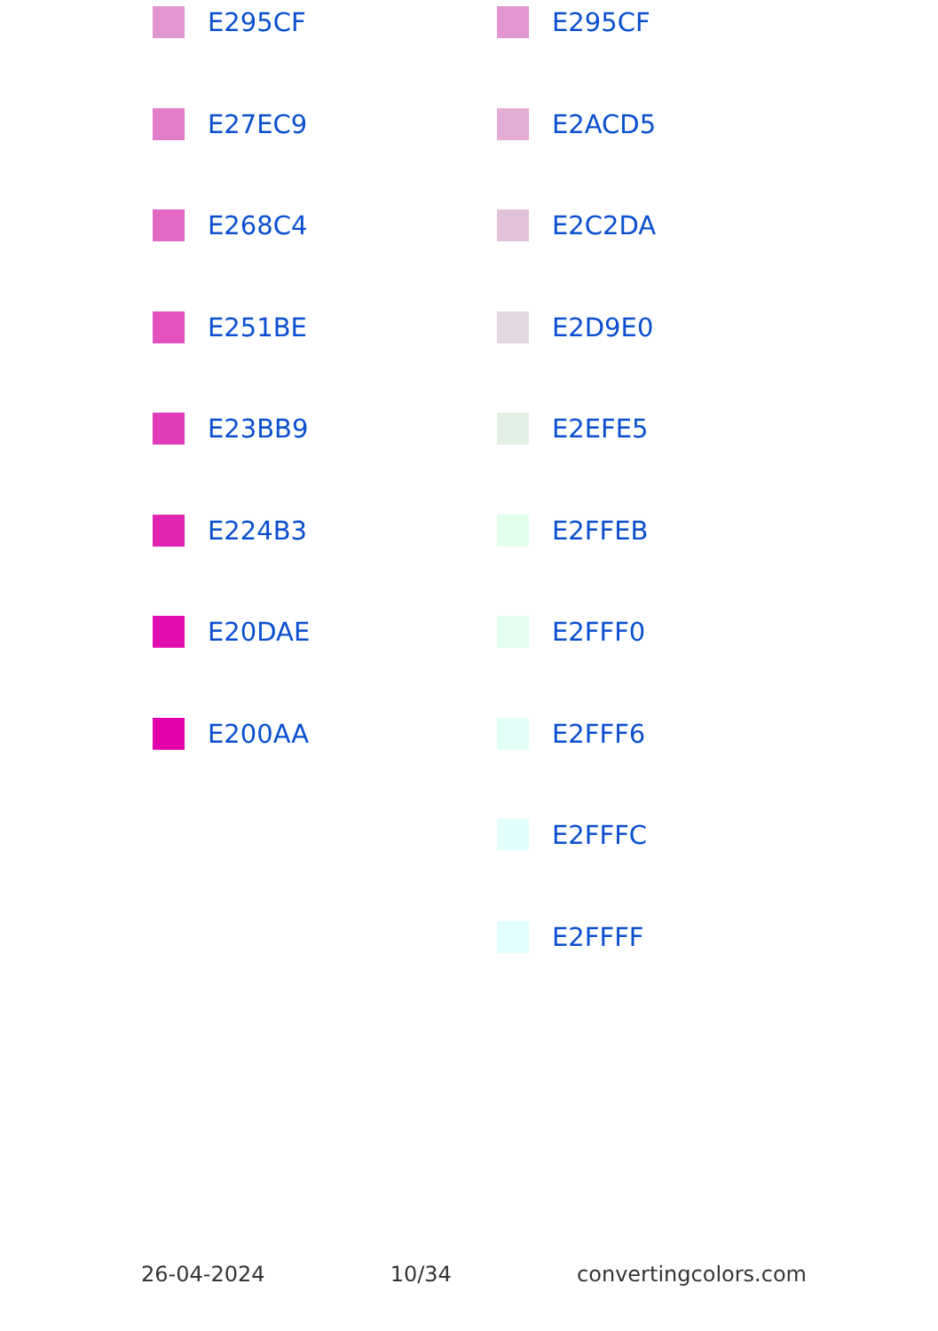E295CF
E27EC9
E268C4
E251BE
E23BB9
E224B3
E20DAE
E200AA
E295CF
E2ACD5
E2C2DA
E2D9E0
E2EFE5
E2FFEB
E2FFF0
E2FFF6
E2FFFC
E2FFFF
26-04-2024 10/34 convertingcolors.com